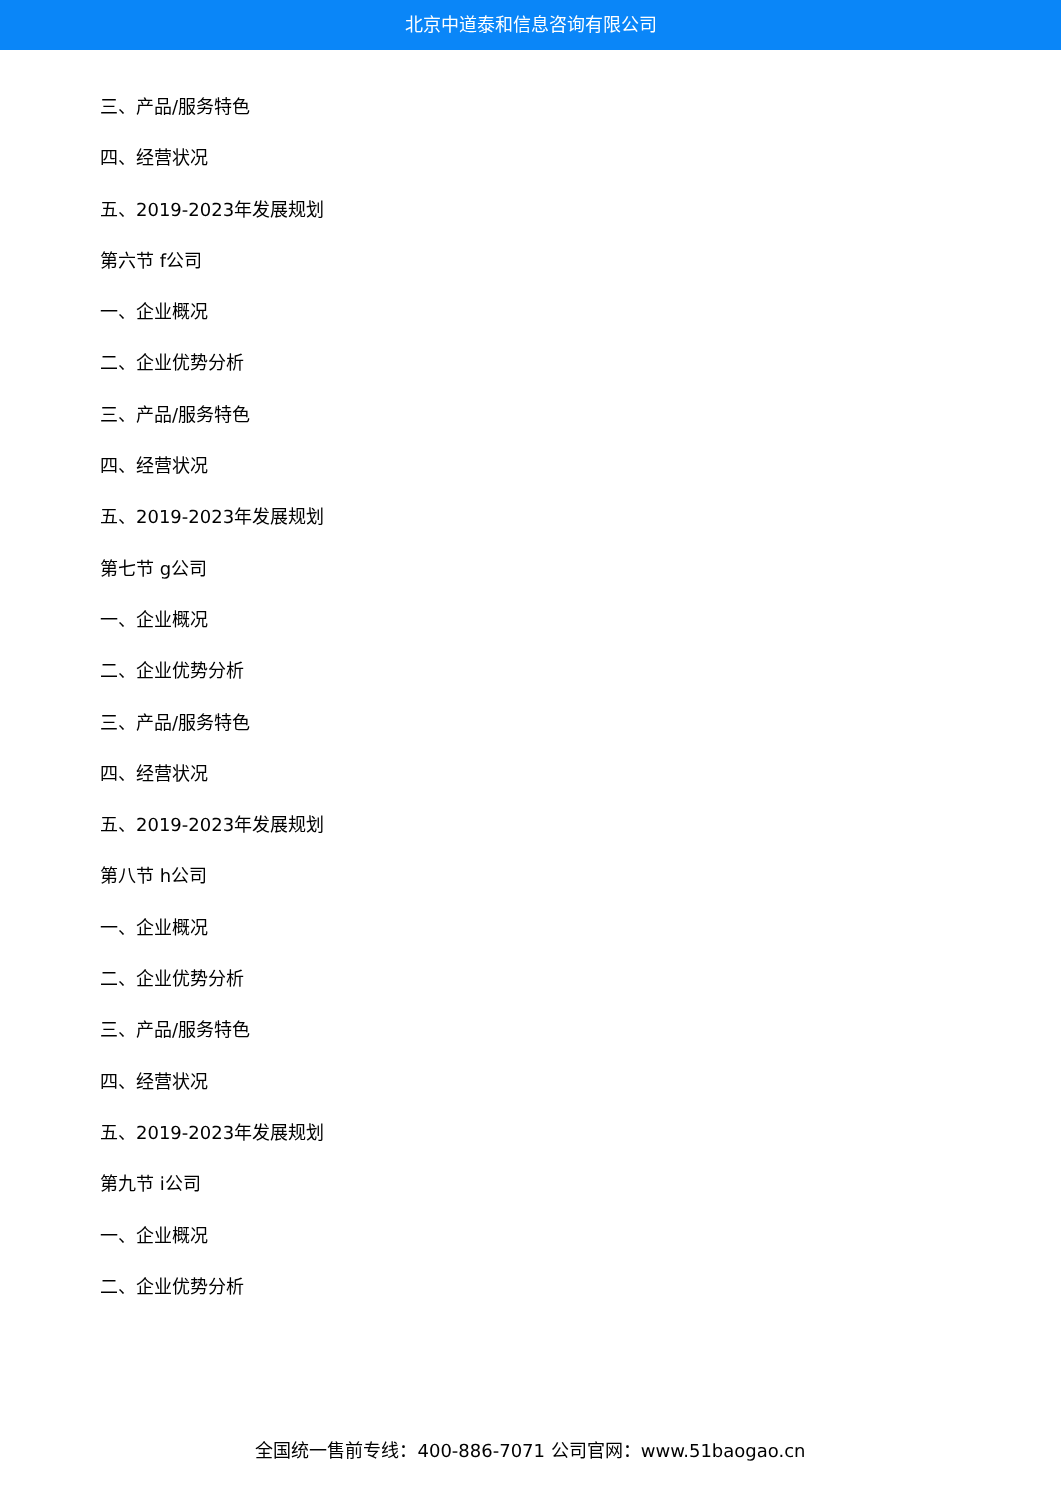北京中道泰和信息咨询有限公司
三、产品/服务特色
四、经营状况
五、2019-2023年发展规划
第六节 f公司
一、企业概况
二、企业优势分析
三、产品/服务特色
四、经营状况
五、2019-2023年发展规划
第七节 g公司
一、企业概况
二、企业优势分析
三、产品/服务特色
四、经营状况
五、2019-2023年发展规划
第八节 h公司
一、企业概况
二、企业优势分析
三、产品/服务特色
四、经营状况
五、2019-2023年发展规划
第九节 i公司
一、企业概况
二、企业优势分析
全国统一售前专线：400-886-7071 公司官网：www.51baogao.cn